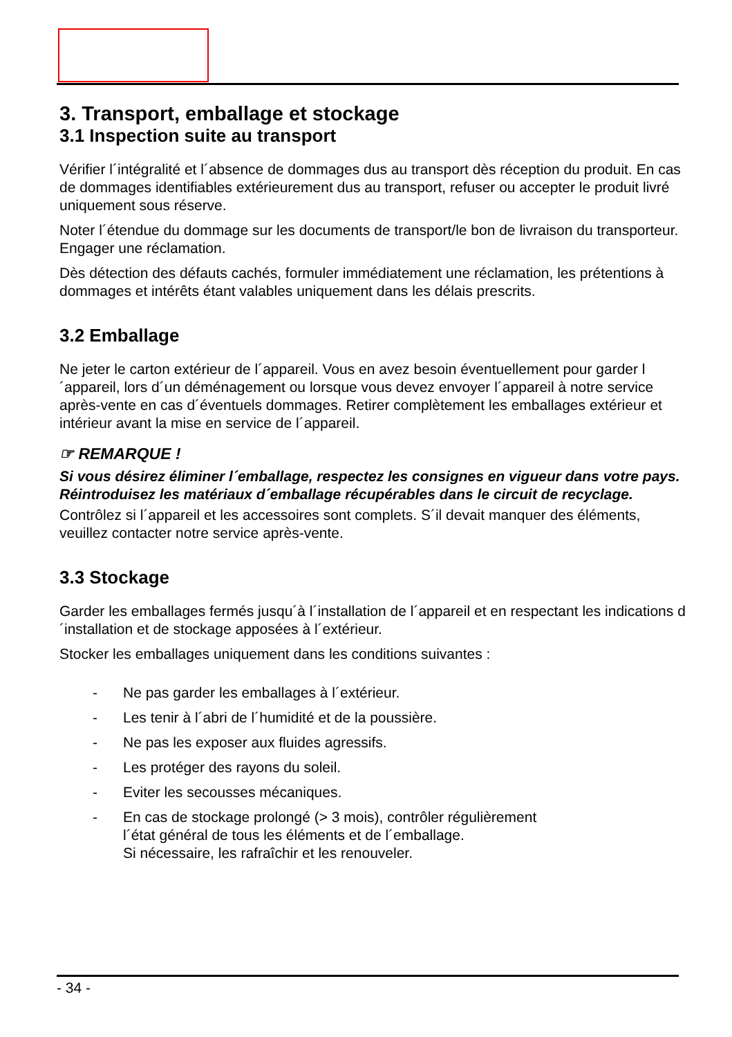3. Transport, emballage et stockage
3.1 Inspection suite au transport
Vérifier l´intégralité et l´absence de dommages dus au transport dès réception du produit. En cas de dommages identifiables extérieurement dus au transport, refuser ou accepter le produit livré uniquement sous réserve.
Noter l´étendue du dommage sur les documents de transport/le bon de livraison du transporteur. Engager une réclamation.
Dès détection des défauts cachés, formuler immédiatement une réclamation, les prétentions à dommages et intérêts étant valables uniquement dans les délais prescrits.
3.2 Emballage
Ne jeter le carton extérieur de l´appareil. Vous en avez besoin éventuellement pour garder l´appareil, lors d´un déménagement ou lorsque vous devez envoyer l´appareil à notre service après-vente en cas d´éventuels dommages. Retirer complètement les emballages extérieur et intérieur avant la mise en service de l´appareil.
☞ REMARQUE !
Si vous désirez éliminer l´emballage, respectez les consignes en vigueur dans votre pays. Réintroduisez les matériaux d´emballage récupérables dans le circuit de recyclage.
Contrôlez si l´appareil et les accessoires sont complets. S´il devait manquer des éléments, veuillez contacter notre service après-vente.
3.3 Stockage
Garder les emballages fermés jusqu´à l´installation de l´appareil et en respectant les indications d´installation et de stockage apposées à l´extérieur.
Stocker les emballages uniquement dans les conditions suivantes :
- Ne pas garder les emballages à l´extérieur.
- Les tenir à l´abri de l´humidité et de la poussière.
- Ne pas les exposer aux fluides agressifs.
- Les protéger des rayons du soleil.
- Eviter les secousses mécaniques.
- En cas de stockage prolongé (> 3 mois), contrôler régulièrement
l´état général de tous les éléments et de l´emballage.
Si nécessaire, les rafraîchir et les renouveler.
- 34 -